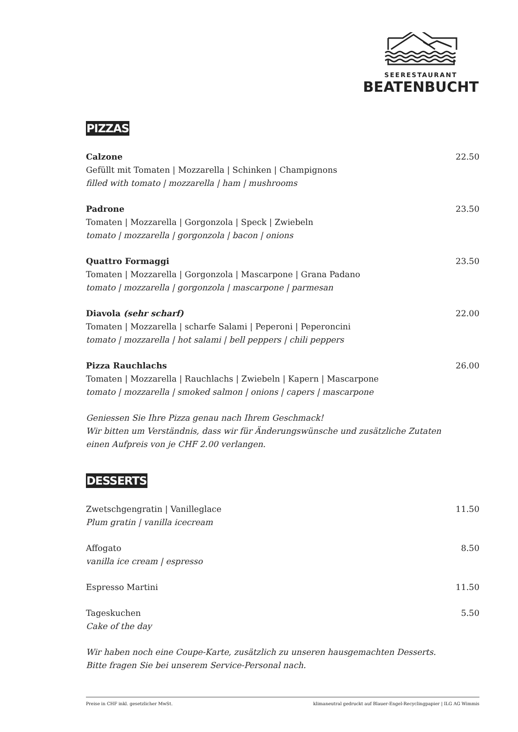SEERESTAURANT
BEATENBUCHT
PIZZAS
Calzone 22.50
Gefüllt mit Tomaten | Mozzarella | Schinken | Champignons
filled with tomato | mozzarella | ham | mushrooms
Padrone 23.50
Tomaten | Mozzarella | Gorgonzola | Speck | Zwiebeln
tomato | mozzarella | gorgonzola | bacon | onions
Quattro Formaggi 23.50
Tomaten | Mozzarella | Gorgonzola | Mascarpone | Grana Padano
tomato | mozzarella | gorgonzola | mascarpone | parmesan
Diavola (sehr scharf) 22.00
Tomaten | Mozzarella | scharfe Salami | Peperoni | Peperoncini
tomato | mozzarella | hot salami | bell peppers | chili peppers
Pizza Rauchlachs 26.00
Tomaten | Mozzarella | Rauchlachs | Zwiebeln | Kapern | Mascarpone
tomato | mozzarella | smoked salmon | onions | capers | mascarpone
Geniessen Sie Ihre Pizza genau nach Ihrem Geschmack!
Wir bitten um Verständnis, dass wir für Änderungswünsche und zusätzliche Zutaten
einen Aufpreis von je CHF 2.00 verlangen.
DESSERTS
Zwetschgengratin | Vanilleglace 11.50
Plum gratin | vanilla icecream
Affogato 8.50
vanilla ice cream | espresso
Espresso Martini 11.50
Tageskuchen 5.50
Cake of the day
Wir haben noch eine Coupe-Karte, zusätzlich zu unseren hausgemachten Desserts.
Bitte fragen Sie bei unserem Service-Personal nach.
Preise in CHF inkl. gesetzlicher MwSt. klimaneutral gedruckt auf Blauer-Engel-Recyclingpapier | ILG AG Wimmis